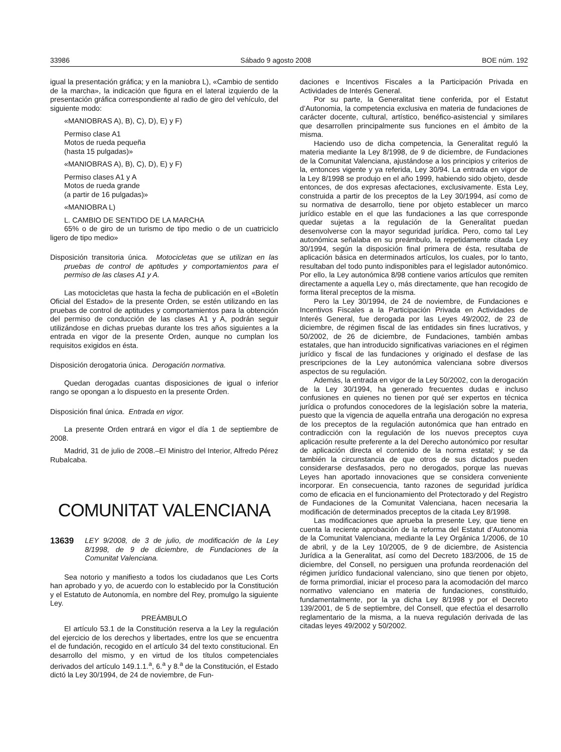33986 Sábado 9 agosto 2008 BOE núm. 192
igual la presentación gráfica; y en la maniobra L), «Cambio de sentido de la marcha», la indicación que figura en el lateral izquierdo de la presentación gráfica correspondiente al radio de giro del vehículo, del siguiente modo:
«MANIOBRAS A), B), C), D), E) y F)
Permiso clase A1
Motos de rueda pequeña
(hasta 15 pulgadas)»
«MANIOBRAS A), B), C), D), E) y F)
Permiso clases A1 y A
Motos de rueda grande
(a partir de 16 pulgadas)»
«MANIOBRA L)
L. CAMBIO DE SENTIDO DE LA MARCHA
65% o de giro de un turismo de tipo medio o de un cuatriciclo ligero de tipo medio»
Disposición transitoria única. Motocicletas que se utilizan en las pruebas de control de aptitudes y comportamientos para el permiso de las clases A1 y A.
Las motocicletas que hasta la fecha de publicación en el «Boletín Oficial del Estado» de la presente Orden, se estén utilizando en las pruebas de control de aptitudes y comportamientos para la obtención del permiso de conducción de las clases A1 y A, podrán seguir utilizándose en dichas pruebas durante los tres años siguientes a la entrada en vigor de la presente Orden, aunque no cumplan los requisitos exigidos en ésta.
Disposición derogatoria única. Derogación normativa.
Quedan derogadas cuantas disposiciones de igual o inferior rango se opongan a lo dispuesto en la presente Orden.
Disposición final única. Entrada en vigor.
La presente Orden entrará en vigor el día 1 de septiembre de 2008.
Madrid, 31 de julio de 2008.–El Ministro del Interior, Alfredo Pérez Rubalcaba.
COMUNITAT VALENCIANA
13639 LEY 9/2008, de 3 de julio, de modificación de la Ley 8/1998, de 9 de diciembre, de Fundaciones de la Comunitat Valenciana.
Sea notorio y manifiesto a todos los ciudadanos que Les Corts han aprobado y yo, de acuerdo con lo establecido por la Constitución y el Estatuto de Autonomía, en nombre del Rey, promulgo la siguiente Ley.
PREÁMBULO
El artículo 53.1 de la Constitución reserva a la Ley la regulación del ejercicio de los derechos y libertades, entre los que se encuentra el de fundación, recogido en el artículo 34 del texto constitucional. En desarrollo del mismo, y en virtud de los títulos competenciales derivados del artículo 149.1.1.<sup>a</sup>, 6.<sup>a</sup> y 8.<sup>a</sup> de la Constitución, el Estado dictó la Ley 30/1994, de 24 de noviembre, de Fun-
daciones e Incentivos Fiscales a la Participación Privada en Actividades de Interés General.
Por su parte, la Generalitat tiene conferida, por el Estatut d’Autonomia, la competencia exclusiva en materia de fundaciones de carácter docente, cultural, artístico, benéfico-asistencial y similares que desarrollen principalmente sus funciones en el ámbito de la misma.
Haciendo uso de dicha competencia, la Generalitat reguló la materia mediante la Ley 8/1998, de 9 de diciembre, de Fundaciones de la Comunitat Valenciana, ajustándose a los principios y criterios de la, entonces vigente y ya referida, Ley 30/94. La entrada en vigor de la Ley 8/1998 se produjo en el año 1999, habiendo sido objeto, desde entonces, de dos expresas afectaciones, exclusivamente. Esta Ley, construida a partir de los preceptos de la Ley 30/1994, así como de su normativa de desarrollo, tiene por objeto establecer un marco jurídico estable en el que las fundaciones a las que corresponde quedar sujetas a la regulación de la Generalitat puedan desenvolverse con la mayor seguridad jurídica. Pero, como tal Ley autonómica señalaba en su preámbulo, la repetidamente citada Ley 30/1994, según la disposición final primera de ésta, resultaba de aplicación básica en determinados artículos, los cuales, por lo tanto, resultaban del todo punto indisponibles para el legislador autonómico. Por ello, la Ley autonómica 8/98 contiene varios artículos que remiten directamente a aquella Ley o, más directamente, que han recogido de forma literal preceptos de la misma.
Pero la Ley 30/1994, de 24 de noviembre, de Fundaciones e Incentivos Fiscales a la Participación Privada en Actividades de Interés General, fue derogada por las Leyes 49/2002, de 23 de diciembre, de régimen fiscal de las entidades sin fines lucrativos, y 50/2002, de 26 de diciembre, de Fundaciones, también ambas estatales, que han introducido significativas variaciones en el régimen jurídico y fiscal de las fundaciones y originado el desfase de las prescripciones de la Ley autonómica valenciana sobre diversos aspectos de su regulación.
Además, la entrada en vigor de la Ley 50/2002, con la derogación de la Ley 30/1994, ha generado frecuentes dudas e incluso confusiones en quienes no tienen por qué ser expertos en técnica jurídica o profundos conocedores de la legislación sobre la materia, puesto que la vigencia de aquella entraña una derogación no expresa de los preceptos de la regulación autonómica que han entrado en contradicción con la regulación de los nuevos preceptos cuya aplicación resulte preferente a la del Derecho autonómico por resultar de aplicación directa el contenido de la norma estatal; y se da también la circunstancia de que otros de sus dictados pueden considerarse desfasados, pero no derogados, porque las nuevas Leyes han aportado innovaciones que se considera conveniente incorporar. En consecuencia, tanto razones de seguridad jurídica como de eficacia en el funcionamiento del Protectorado y del Registro de Fundaciones de la Comunitat Valenciana, hacen necesaria la modificación de determinados preceptos de la citada Ley 8/1998.
Las modificaciones que aprueba la presente Ley, que tiene en cuenta la reciente aprobación de la reforma del Estatut d’Autonomia de la Comunitat Valenciana, mediante la Ley Orgánica 1/2006, de 10 de abril, y de la Ley 10/2005, de 9 de diciembre, de Asistencia Jurídica a la Generalitat, así como del Decreto 183/2006, de 15 de diciembre, del Consell, no persiguen una profunda reordenación del régimen jurídico fundacional valenciano, sino que tienen por objeto, de forma primordial, iniciar el proceso para la acomodación del marco normativo valenciano en materia de fundaciones, constituido, fundamentalmente, por la ya dicha Ley 8/1998 y por el Decreto 139/2001, de 5 de septiembre, del Consell, que efectúa el desarrollo reglamentario de la misma, a la nueva regulación derivada de las citadas leyes 49/2002 y 50/2002.